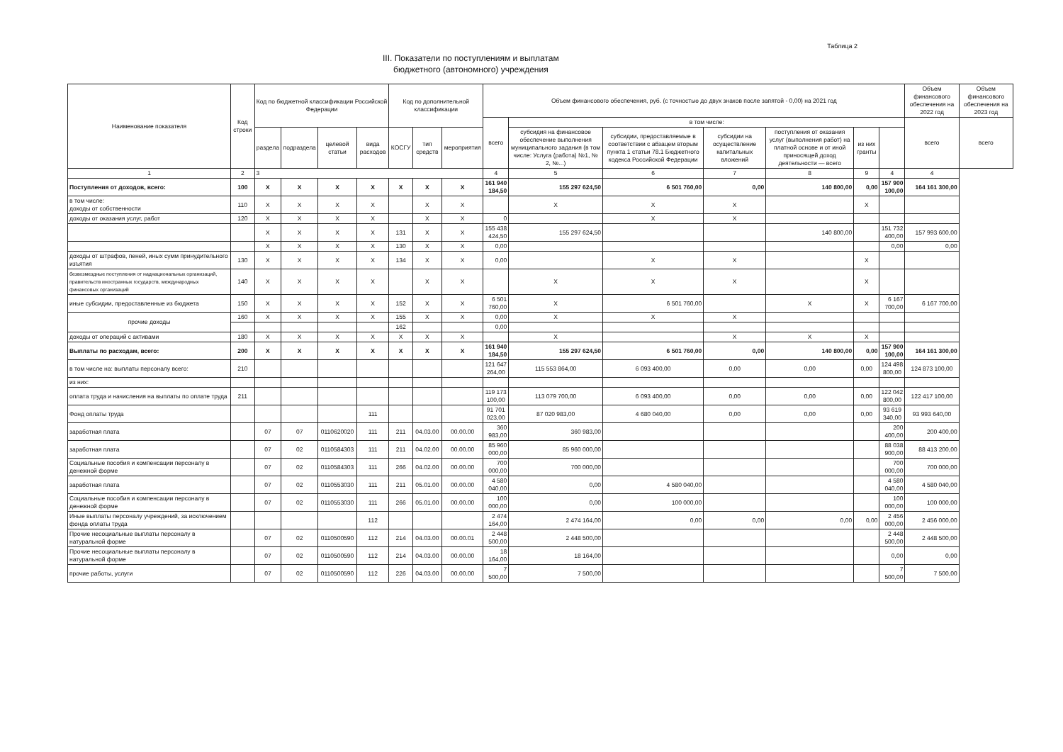Таблица 2
III. Показатели по поступлениям и выплатам
бюджетного (автономного) учреждения
| Наименование показателя | Код строки | Код по бюджетной классификации Российской Федерации | | | | Код по дополнительной классификации | | | Объем финансового обеспечения, руб. (с точностью до двух знаков после запятой - 0,00) на 2021 год | | | | | | | Объем финансового обеспечения на 2022 год | Объем финансового обеспечения на 2023 год |
| --- | --- | --- | --- | --- | --- | --- | --- | --- | --- | --- | --- | --- | --- | --- | --- | --- | --- |
| | | | | | | | | | всего | в том числе: | | | | | | всего | всего |
| | | раздела | подраздела | целевой статьи | вида расходов | КОСГУ | тип средств | мероприятия | | субсидия на финансовое обеспечение выполнения муниципального задания (в том числе: Услуга (работа) №1, № 2, №...) | субсидии, предоставляемые в соответствии с абзацем вторым пункта 1 статьи 78.1 Бюджетного кодекса Российской Федерации | субсидии на осуществление капитальных вложений | поступления от оказания услуг (выполнения работ) на платной основе и от иной приносящей доход деятельности — всего | из них гранты | | | |
| 1 | 2 | 3 | | | | | | | 4 | 5 | 6 | 7 | 8 | 9 | 4 | 4 | |
| Поступления от доходов, всего: | 100 | X | X | X | X | X | X | X | 161 940 184,50 | 155 297 624,50 | 6 501 760,00 | 0,00 | 140 800,00 | 0,00 | 157 900 100,00 | 164 161 300,00 | |
| в том числе: доходы от собственности | 110 | X | X | X | X | | X | X | | X | X | X | | X | | | |
| доходы от оказания услуг, работ | 120 | X | X | X | X | | X | X | 0 | | X | X | | | | | |
| | | X | X | X | X | 131 | X | X | 155 438 424,50 | 155 297 624,50 | | | 140 800,00 | | 151 732 400,00 | 157 993 600,00 | |
| | | X | X | X | X | 130 | X | X | 0,00 | | | | | | 0,00 | 0,00 | |
| доходы от штрафов, пеней, иных сумм принудительного изъятия | 130 | X | X | X | X | 134 | X | X | 0,00 | | X | X | | X | | | |
| безвозмездные поступления от наднациональных организаций, правительств иностранных государств, международных финансовых организаций | 140 | X | X | X | X | | X | X | | X | X | X | | X | | | |
| иные субсидии, предоставленные из бюджета | 150 | X | X | X | X | 152 | X | X | 6 501 760,00 | X | 6 501 760,00 | | X | X | 6 167 700,00 | 6 167 700,00 | |
| прочие доходы | 160 | X | X | X | X | 155 | X | X | 0,00 | X | X | X | | | | | |
| | | | | | | 162 | | | 0,00 | | | | | | | | |
| доходы от операций с активами | 180 | X | X | X | X | X | X | X | | X | | X | X | X | | | |
| Выплаты по расходам, всего: | 200 | X | X | X | X | X | X | X | 161 940 184,50 | 155 297 624,50 | 6 501 760,00 | 0,00 | 140 800,00 | 0,00 | 157 900 100,00 | 164 161 300,00 | |
| в том числе на: выплаты персоналу всего: | 210 | | | | | | | | 121 647 264,00 | 115 553 864,00 | 6 093 400,00 | 0,00 | 0,00 | 0,00 | 124 498 800,00 | 124 873 100,00 | |
| из них: | | | | | | | | | | | | | | | | | |
| оплата труда и начисления на выплаты по оплате труда | 211 | | | | | | | | 119 173 100,00 | 113 079 700,00 | 6 093 400,00 | 0,00 | 0,00 | 0,00 | 122 042 800,00 | 122 417 100,00 | |
| Фонд оплаты труда | | | | | 111 | | | | 91 701 023,00 | 87 020 983,00 | 4 680 040,00 | 0,00 | 0,00 | 0,00 | 93 619 340,00 | 93 993 640,00 | |
| заработная плата | | 07 | 07 | 0110620020 | 111 | 211 | 04.03.00 | 00.00.00 | 360 983,00 | 360 983,00 | | | | | 200 400,00 | 200 400,00 | |
| заработная плата | | 07 | 02 | 0110584303 | 111 | 211 | 04.02.00 | 00.00.00 | 85 960 000,00 | 85 960 000,00 | | | | | 88 038 900,00 | 88 413 200,00 | |
| Социальные пособия и компенсации персоналу в денежной форме | | 07 | 02 | 0110584303 | 111 | 266 | 04.02.00 | 00.00.00 | 700 000,00 | 700 000,00 | | | | | 700 000,00 | 700 000,00 | |
| заработная плата | | 07 | 02 | 0110553030 | 111 | 211 | 05.01.00 | 00.00.00 | 4 580 040,00 | 0,00 | 4 580 040,00 | | | | 4 580 040,00 | 4 580 040,00 | |
| Социальные пособия и компенсации персоналу в денежной форме | | 07 | 02 | 0110553030 | 111 | 266 | 05.01.00 | 00.00.00 | 100 000,00 | 0,00 | 100 000,00 | | | | 100 000,00 | 100 000,00 | |
| Иные выплаты персоналу учреждений, за исключением фонда оплаты труда | | | | | 112 | | | | 2 474 164,00 | 2 474 164,00 | 0,00 | 0,00 | 0,00 | 0,00 | 2 456 000,00 | 2 456 000,00 | |
| Прочие несоциальные выплаты персоналу в натуральной форме | | 07 | 02 | 0110500590 | 112 | 214 | 04.03.00 | 00.00.01 | 2 448 500,00 | 2 448 500,00 | | | | | 2 448 500,00 | 2 448 500,00 | |
| Прочие несоциальные выплаты персоналу в натуральной форме | | 07 | 02 | 0110500590 | 112 | 214 | 04.03.00 | 00.00.00 | 18 164,00 | 18 164,00 | | | | | 0,00 | 0,00 | |
| прочие работы, услуги | | 07 | 02 | 0110500590 | 112 | 226 | 04.03.00 | 00.00.00 | 7 500,00 | 7 500,00 | | | | | 7 500,00 | 7 500,00 | |